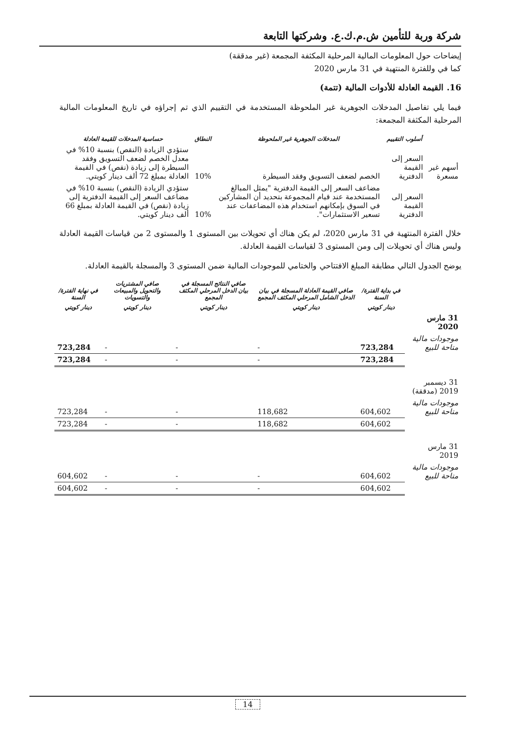شركة وربة للتأمين ش.م.ك.ع. وشركتها التابعة
إيضاحات حول المعلومات المالية المرحلية المكثفة المجمعة (غير مدققة)
كما في وللفترة المنتهية في 31 مارس 2020
16. القيمة العادلة للأدوات المالية (تتمة)
فيما يلي تفاصيل المدخلات الجوهرية غير الملحوظة المستخدمة في التقييم الذي تم إجراؤه في تاريخ المعلومات المالية المرحلية المكثفة المجمعة:
| | أسلوب التقييم | المدخلات الجوهرية غير الملحوظة | النطاق | حساسية المدخلات للقيمة العادلة |
| --- | --- | --- | --- | --- |
| أسهم غير مسعرة | السعر إلى القيمة الدفترية | الخصم لضعف التسويق وفقد السيطرة | 10% | ستؤدي الزيادة (النقص) بنسبة 10% في معدل الخصم لضعف التسويق وفقد السيطرة إلى زيادة (نقص) في القيمة العادلة بمبلغ 72 ألف دينار كويتي. |
| | السعر إلى القيمة الدفترية | مضاعف السعر إلى القيمة الدفترية "يمثل المبالغ المستخدمة عند قيام المجموعة بتحديد أن المشاركين في السوق بإمكانهم استخدام هذه المضاعفات عند تسعير الاستثمارات". | 10% | ستؤدي الزيادة (النقص) بنسبة 10% في مضاعف السعر إلى القيمة الدفترية إلى زيادة (نقص) في القيمة العادلة بمبلغ 66 ألف دينار كويتي. |
خلال الفترة المنتهية في 31 مارس 2020، لم يكن هناك أي تحويلات بين المستوى 1 والمستوى 2 من قياسات القيمة العادلة وليس هناك أي تحويلات إلى ومن المستوى 3 لقياسات القيمة العادلة.
يوضح الجدول التالي مطابقة المبلغ الافتتاحي والختامي للموجودات المالية ضمن المستوى 3 والمسجلة بالقيمة العادلة.
| | في بداية الفترة/السنة | صافي القيمة العادلة المسجلة في بيان الدخل الشامل المرحلي المكثف المجمع | صافي النتائج المسجلة في بيان الدخل المرحلي المكثف المجمع | صافي المشتريات والتحويل والمبيعات والتسويات | في نهاية الفترة/السنة |
| --- | --- | --- | --- | --- | --- |
| | دينار كويتي | دينار كويتي | دينار كويتي | دينار كويتي | دينار كويتي |
| 31 مارس 2020 | | | | | |
| موجودات مالية متاحة للبيع | 723,284 | - | - | - | 723,284 |
| | 723,284 | - | - | - | 723,284 |
| 31 ديسمبر 2019 (مدققة) | | | | | |
| موجودات مالية متاحة للبيع | 604,602 | 118,682 | - | - | 723,284 |
| | 604,602 | 118,682 | - | - | 723,284 |
| 31 مارس 2019 | | | | | |
| موجودات مالية متاحة للبيع | 604,602 | - | - | - | 604,602 |
| | 604,602 | - | - | - | 604,602 |
14